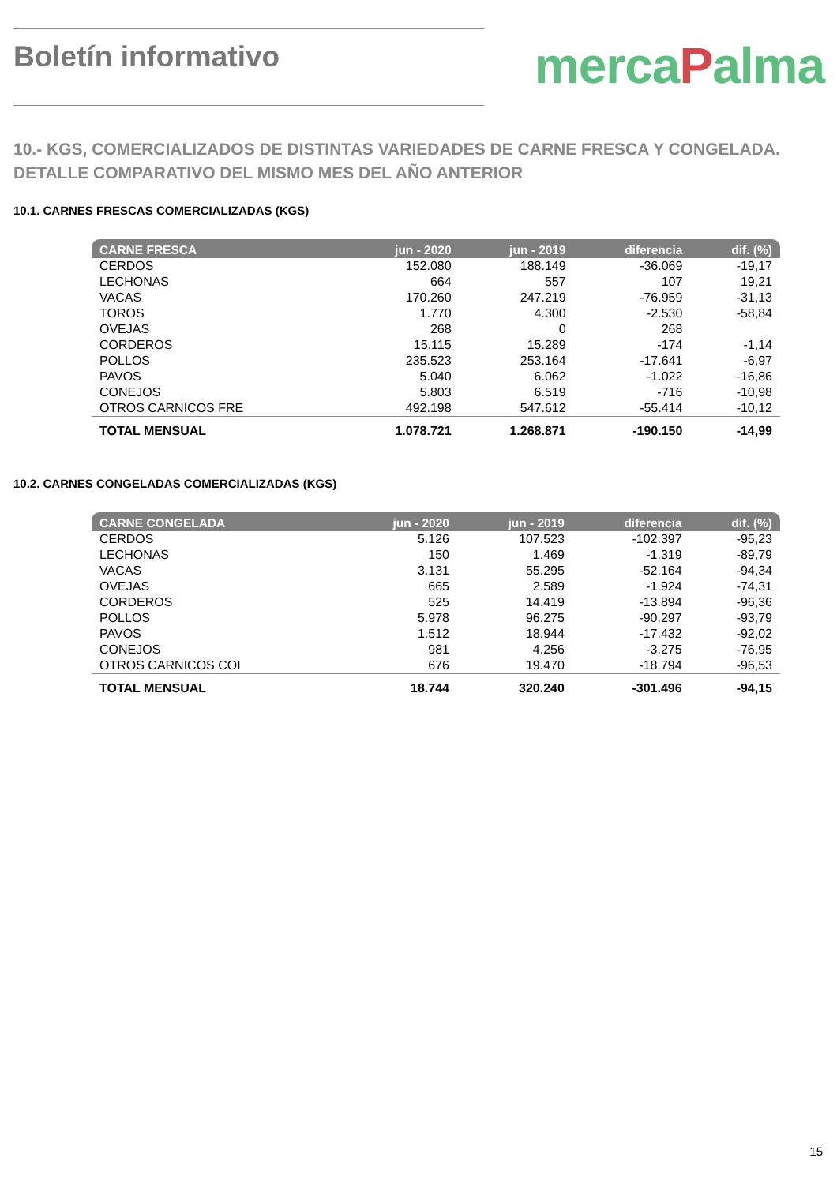Boletín informativo
mercaPalma
10.- KGS, COMERCIALIZADOS DE DISTINTAS VARIEDADES DE CARNE FRESCA Y CONGELADA. DETALLE COMPARATIVO DEL MISMO MES DEL AÑO ANTERIOR
10.1. CARNES FRESCAS COMERCIALIZADAS (KGS)
| CARNE FRESCA | jun - 2020 | jun - 2019 | diferencia | dif. (%) |
| --- | --- | --- | --- | --- |
| CERDOS | 152.080 | 188.149 | -36.069 | -19,17 |
| LECHONAS | 664 | 557 | 107 | 19,21 |
| VACAS | 170.260 | 247.219 | -76.959 | -31,13 |
| TOROS | 1.770 | 4.300 | -2.530 | -58,84 |
| OVEJAS | 268 | 0 | 268 | |
| CORDEROS | 15.115 | 15.289 | -174 | -1,14 |
| POLLOS | 235.523 | 253.164 | -17.641 | -6,97 |
| PAVOS | 5.040 | 6.062 | -1.022 | -16,86 |
| CONEJOS | 5.803 | 6.519 | -716 | -10,98 |
| OTROS CARNICOS FRE | 492.198 | 547.612 | -55.414 | -10,12 |
| TOTAL MENSUAL | 1.078.721 | 1.268.871 | -190.150 | -14,99 |
10.2. CARNES CONGELADAS COMERCIALIZADAS (KGS)
| CARNE CONGELADA | jun - 2020 | jun - 2019 | diferencia | dif. (%) |
| --- | --- | --- | --- | --- |
| CERDOS | 5.126 | 107.523 | -102.397 | -95,23 |
| LECHONAS | 150 | 1.469 | -1.319 | -89,79 |
| VACAS | 3.131 | 55.295 | -52.164 | -94,34 |
| OVEJAS | 665 | 2.589 | -1.924 | -74,31 |
| CORDEROS | 525 | 14.419 | -13.894 | -96,36 |
| POLLOS | 5.978 | 96.275 | -90.297 | -93,79 |
| PAVOS | 1.512 | 18.944 | -17.432 | -92,02 |
| CONEJOS | 981 | 4.256 | -3.275 | -76,95 |
| OTROS CARNICOS COI | 676 | 19.470 | -18.794 | -96,53 |
| TOTAL MENSUAL | 18.744 | 320.240 | -301.496 | -94,15 |
15